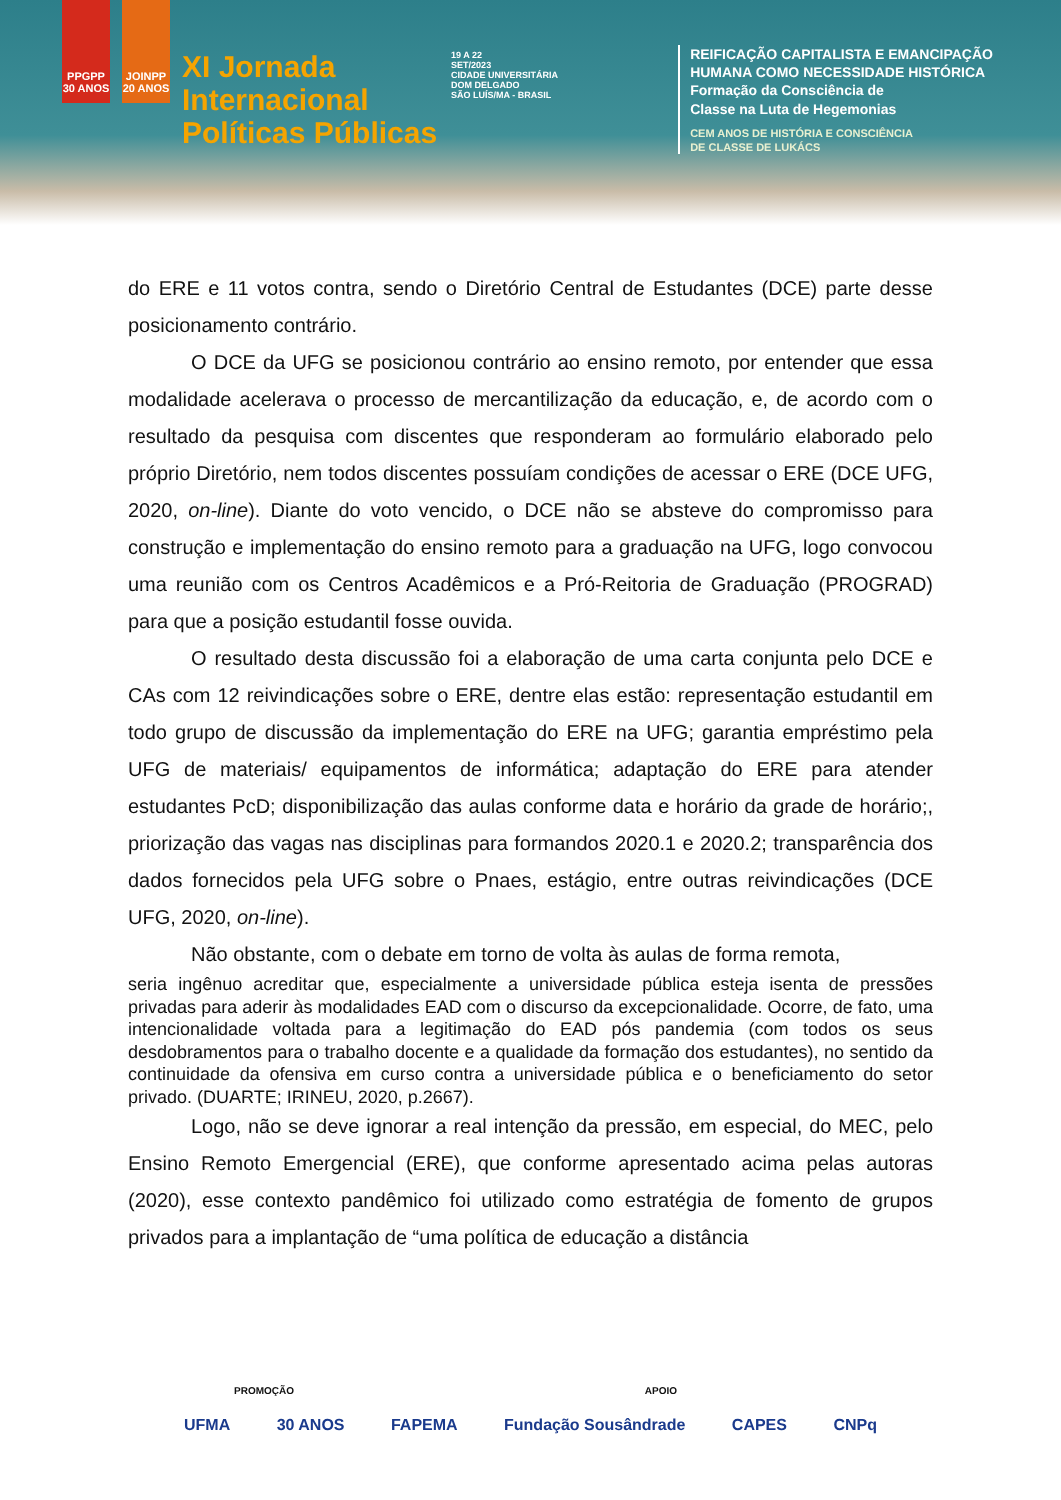PPGPP 30 ANOS
JOINPP 20 ANOS
XI Jornada
Internacional
Políticas Públicas
19 A 22
SET/2023
CIDADE UNIVERSITÁRIA
DOM DELGADO
SÃO LUÍS/MA - BRASIL
REIFICAÇÃO CAPITALISTA E EMANCIPAÇÃO
HUMANA COMO NECESSIDADE HISTÓRICA
Formação da Consciência de
Classe na Luta de Hegemonias
CEM ANOS DE HISTÓRIA E CONSCIÊNCIA
DE CLASSE DE LUKÁCS
do ERE e 11 votos contra, sendo o Diretório Central de Estudantes (DCE) parte desse posicionamento contrário.
O DCE da UFG se posicionou contrário ao ensino remoto, por entender que essa modalidade acelerava o processo de mercantilização da educação, e, de acordo com o resultado da pesquisa com discentes que responderam ao formulário elaborado pelo próprio Diretório, nem todos discentes possuíam condições de acessar o ERE (DCE UFG, 2020, on-line). Diante do voto vencido, o DCE não se absteve do compromisso para construção e implementação do ensino remoto para a graduação na UFG, logo convocou uma reunião com os Centros Acadêmicos e a Pró-Reitoria de Graduação (PROGRAD) para que a posição estudantil fosse ouvida.
O resultado desta discussão foi a elaboração de uma carta conjunta pelo DCE e CAs com 12 reivindicações sobre o ERE, dentre elas estão: representação estudantil em todo grupo de discussão da implementação do ERE na UFG; garantia empréstimo pela UFG de materiais/ equipamentos de informática; adaptação do ERE para atender estudantes PcD; disponibilização das aulas conforme data e horário da grade de horário;, priorização das vagas nas disciplinas para formandos 2020.1 e 2020.2; transparência dos dados fornecidos pela UFG sobre o Pnaes, estágio, entre outras reivindicações (DCE UFG, 2020, on-line).
Não obstante, com o debate em torno de volta às aulas de forma remota,
seria ingênuo acreditar que, especialmente a universidade pública esteja isenta de pressões privadas para aderir às modalidades EAD com o discurso da excepcionalidade. Ocorre, de fato, uma intencionalidade voltada para a legitimação do EAD pós pandemia (com todos os seus desdobramentos para o trabalho docente e a qualidade da formação dos estudantes), no sentido da continuidade da ofensiva em curso contra a universidade pública e o beneficiamento do setor privado. (DUARTE; IRINEU, 2020, p.2667).
Logo, não se deve ignorar a real intenção da pressão, em especial, do MEC, pelo Ensino Remoto Emergencial (ERE), que conforme apresentado acima pelas autoras (2020), esse contexto pandêmico foi utilizado como estratégia de fomento de grupos privados para a implantação de “uma política de educação a distância
PROMOÇÃO APOIO
UFMA 30 ANOS FAPEMA Fundação Sousândrade CAPES CNPq